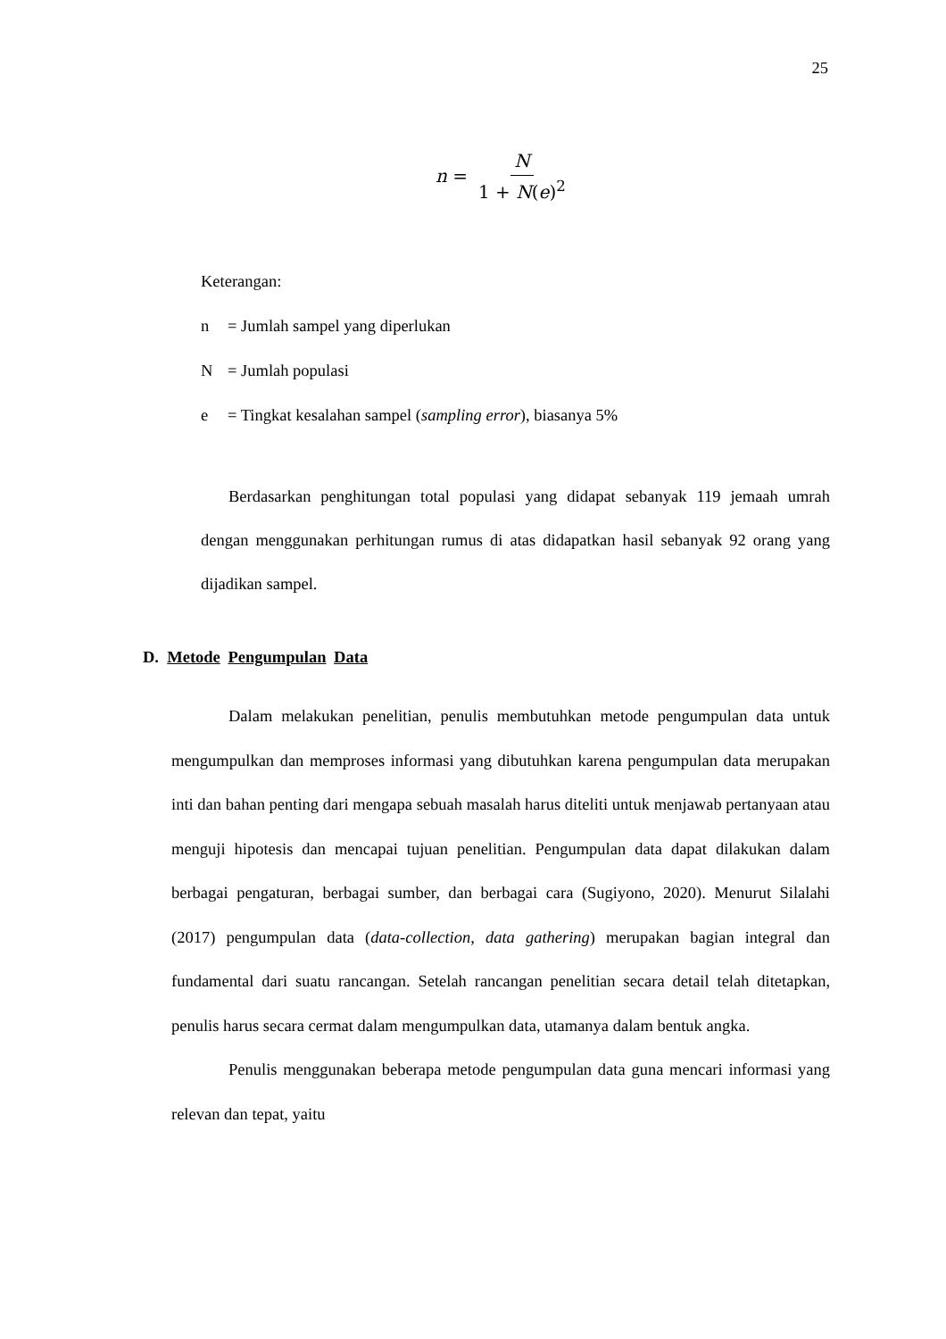25
n = N 1 + N(e)<sup>2</sup>
Keterangan:
n = Jumlah sampel yang diperlukan
N = Jumlah populasi
e = Tingkat kesalahan sampel (sampling error), biasanya 5%
Berdasarkan penghitungan total populasi yang didapat sebanyak 119 jemaah umrah dengan menggunakan perhitungan rumus di atas didapatkan hasil sebanyak 92 orang yang dijadikan sampel.
D. Metode Pengumpulan Data
Dalam melakukan penelitian, penulis membutuhkan metode pengumpulan data untuk mengumpulkan dan memproses informasi yang dibutuhkan karena pengumpulan data merupakan inti dan bahan penting dari mengapa sebuah masalah harus diteliti untuk menjawab pertanyaan atau menguji hipotesis dan mencapai tujuan penelitian. Pengumpulan data dapat dilakukan dalam berbagai pengaturan, berbagai sumber, dan berbagai cara (Sugiyono, 2020). Menurut Silalahi (2017) pengumpulan data (data-collection, data gathering) merupakan bagian integral dan fundamental dari suatu rancangan. Setelah rancangan penelitian secara detail telah ditetapkan, penulis harus secara cermat dalam mengumpulkan data, utamanya dalam bentuk angka.
Penulis menggunakan beberapa metode pengumpulan data guna mencari informasi yang relevan dan tepat, yaitu